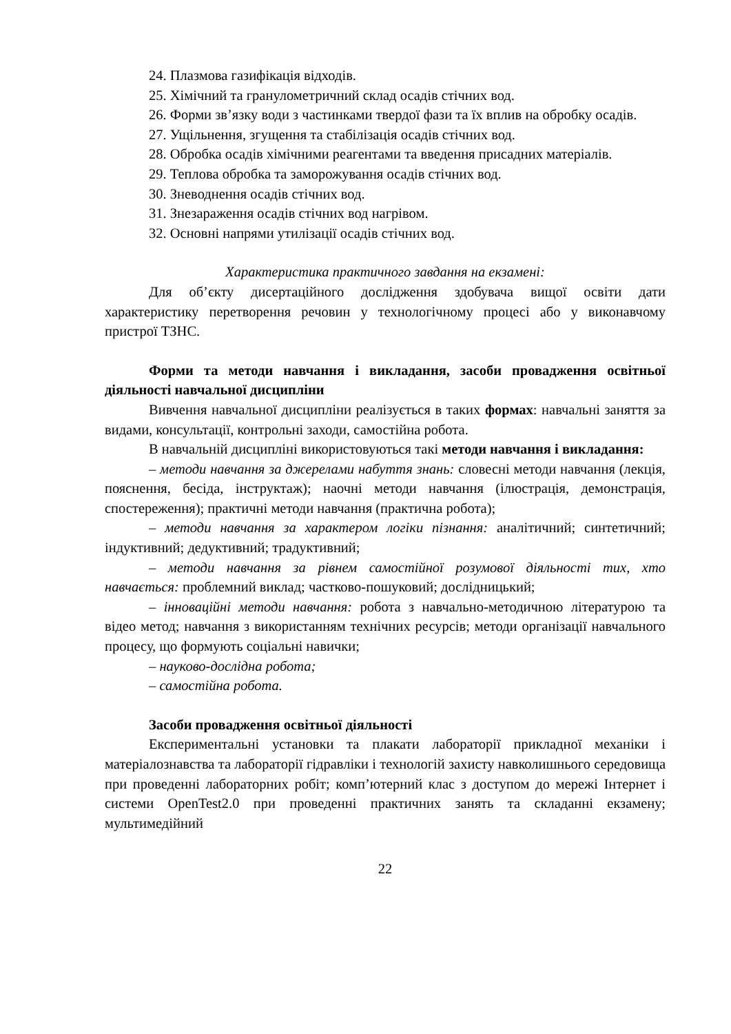24. Плазмова газифікація відходів.
25. Хімічний та гранулометричний склад осадів стічних вод.
26. Форми зв’язку води з частинками твердої фази та їх вплив на обробку осадів.
27. Ущільнення, згущення та стабілізація осадів стічних вод.
28. Обробка осадів хімічними реагентами та введення присадних матеріалів.
29. Теплова обробка та заморожування осадів стічних вод.
30. Зневоднення осадів стічних вод.
31. Знезараження осадів стічних вод нагрівом.
32. Основні напрями утилізації осадів стічних вод.
Характеристика практичного завдання на екзамені:
Для об’єкту дисертаційного дослідження здобувача вищої освіти дати характеристику перетворення речовин у технологічному процесі або у виконавчому пристрої ТЗНС.
Форми та методи навчання і викладання, засоби провадження освітньої діяльності навчальної дисципліни
Вивчення навчальної дисципліни реалізується в таких формах: навчальні заняття за видами, консультації, контрольні заходи, самостійна робота.
В навчальній дисципліні використовуються такі методи навчання і викладання:
– методи навчання за джерелами набуття знань: словесні методи навчання (лекція, пояснення, бесіда, інструктаж); наочні методи навчання (ілюстрація, демонстрація, спостереження); практичні методи навчання (практична робота);
– методи навчання за характером логіки пізнання: аналітичний; синтетичний; індуктивний; дедуктивний; традуктивний;
– методи навчання за рівнем самостійної розумової діяльності тих, хто навчається: проблемний виклад; частково-пошуковий; дослідницький;
– інноваційні методи навчання: робота з навчально-методичною літературою та відео метод; навчання з використанням технічних ресурсів; методи організації навчального процесу, що формують соціальні навички;
– науково-дослідна робота;
– самостійна робота.
Засоби провадження освітньої діяльності
Експериментальні установки та плакати лабораторії прикладної механіки і матеріалознавства та лабораторії гідравліки і технологій захисту навколишнього середовища при проведенні лабораторних робіт; комп’ютерний клас з доступом до мережі Інтернет і системи OpenTest2.0 при проведенні практичних занять та складанні екзамену; мультимедійний
22